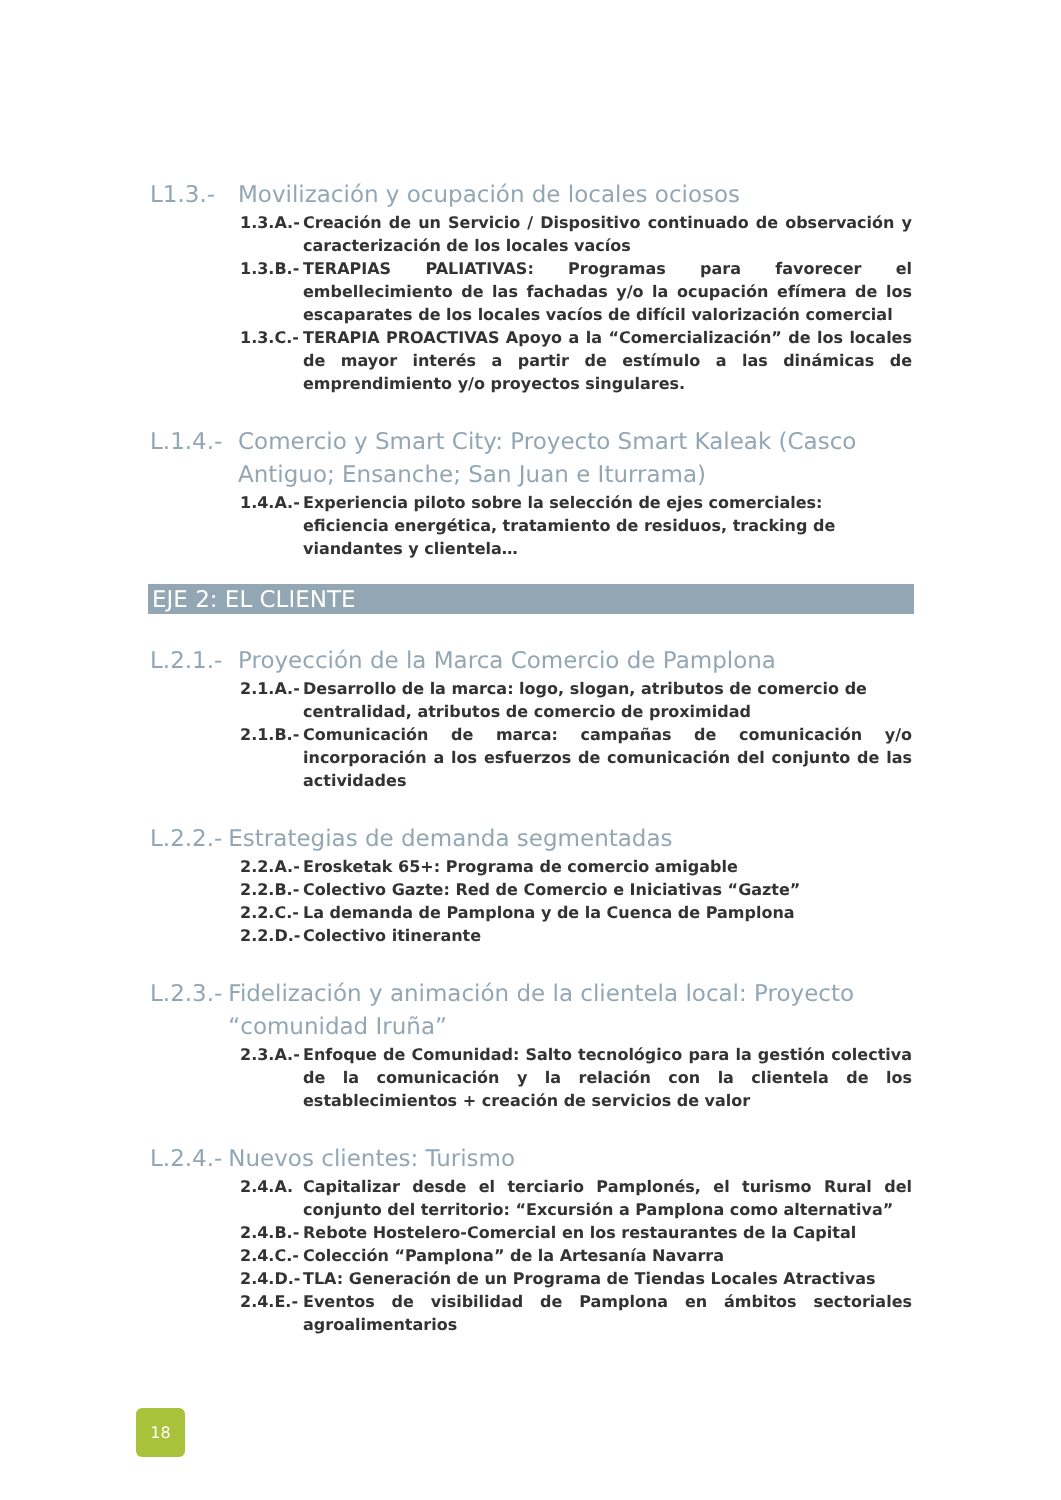L1.3.- Movilización y ocupación de locales ociosos
1.3.A.- Creación de un Servicio / Dispositivo continuado de observación y caracterización de los locales vacíos
1.3.B.- TERAPIAS PALIATIVAS: Programas para favorecer el embellecimiento de las fachadas y/o la ocupación efímera de los escaparates de los locales vacíos de difícil valorización comercial
1.3.C.- TERAPIA PROACTIVAS Apoyo a la “Comercialización” de los locales de mayor interés a partir de estímulo a las dinámicas de emprendimiento y/o proyectos singulares.
L.1.4.- Comercio y Smart City: Proyecto Smart Kaleak (Casco Antiguo; Ensanche; San Juan e Iturrama)
1.4.A.- Experiencia piloto sobre la selección de ejes comerciales: eficiencia energética, tratamiento de residuos, tracking de viandantes y clientela…
EJE 2: EL CLIENTE
L.2.1.- Proyección de la Marca Comercio de Pamplona
2.1.A.- Desarrollo de la marca: logo, slogan, atributos de comercio de centralidad, atributos de comercio de proximidad
2.1.B.- Comunicación de marca: campañas de comunicación y/o incorporación a los esfuerzos de comunicación del conjunto de las actividades
L.2.2.- Estrategias de demanda segmentadas
2.2.A.- Erosketak 65+: Programa de comercio amigable
2.2.B.- Colectivo Gazte: Red de Comercio e Iniciativas “Gazte”
2.2.C.- La demanda de Pamplona y de la Cuenca de Pamplona
2.2.D.- Colectivo itinerante
L.2.3.- Fidelización y animación de la clientela local: Proyecto “comunidad Iruña”
2.3.A.- Enfoque de Comunidad: Salto tecnológico para la gestión colectiva de la comunicación y la relación con la clientela de los establecimientos + creación de servicios de valor
L.2.4.- Nuevos clientes: Turismo
2.4.A. Capitalizar desde el terciario Pamplonés, el turismo Rural del conjunto del territorio: “Excursión a Pamplona como alternativa”
2.4.B.- Rebote Hostelero-Comercial en los restaurantes de la Capital
2.4.C.- Colección “Pamplona” de la Artesanía Navarra
2.4.D.- TLA: Generación de un Programa de Tiendas Locales Atractivas
2.4.E.- Eventos de visibilidad de Pamplona en ámbitos sectoriales agroalimentarios
18